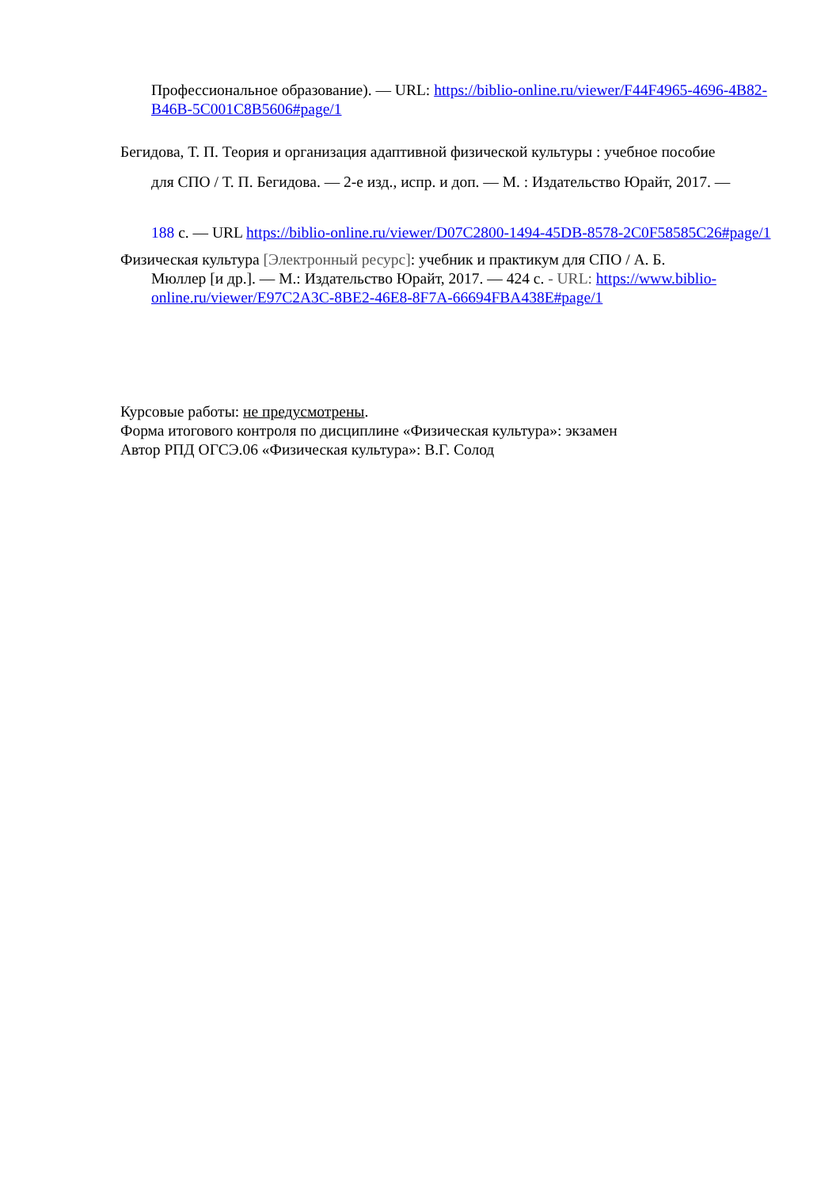Профессиональное образование). — URL: https://biblio-online.ru/viewer/F44F4965-4696-4B82-B46B-5C001C8B5606#page/1
Бегидова, Т. П. Теория и организация адаптивной физической культуры : учебное пособие
для СПО / Т. П. Бегидова. — 2-е изд., испр. и доп. — М. : Издательство Юрайт, 2017. —
188 с. — URL https://biblio-online.ru/viewer/D07C2800-1494-45DB-8578-2C0F58585C26#page/1
Физическая культура [Электронный ресурс]: учебник и практикум для СПО / А. Б.
Мюллер [и др.]. — М.: Издательство Юрайт, 2017. — 424 с. - URL: https://www.biblio-online.ru/viewer/E97C2A3C-8BE2-46E8-8F7A-66694FBA438E#page/1
Курсовые работы: не предусмотрены.
Форма итогового контроля по дисциплине «Физическая культура»: экзамен
Автор РПД ОГСЭ.06 «Физическая культура»: В.Г. Солод